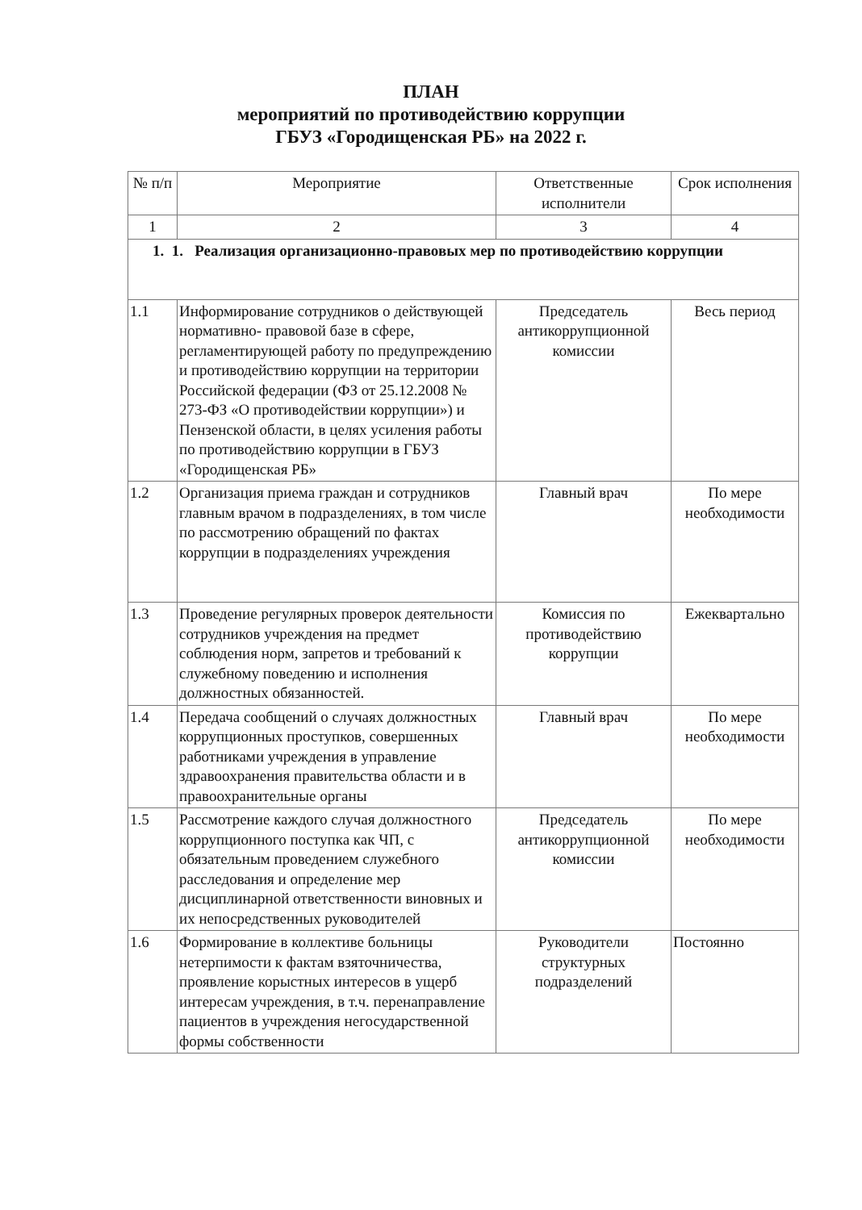ПЛАН
мероприятий по противодействию коррупции
ГБУЗ «Городищенская РБ» на 2022 г.
| № п/п | Мероприятие | Ответственные исполнители | Срок исполнения |
| --- | --- | --- | --- |
| 1 | 2 | 3 | 4 |
| 1. 1. Реализация организационно-правовых мер по противодействию коррупции | | | |
| 1.1 | Информирование сотрудников о действующей нормативно- правовой базе в сфере, регламентирующей работу по предупреждению и противодействию коррупции на территории Российской федерации (ФЗ от 25.12.2008 № 273-ФЗ «О противодействии коррупции») и Пензенской области, в целях усиления работы по противодействию коррупции в ГБУЗ «Городищенская РБ» | Председатель антикоррупционной комиссии | Весь период |
| 1.2 | Организация приема граждан и сотрудников главным врачом в подразделениях, в том числе по рассмотрению обращений по фактах коррупции в подразделениях учреждения | Главный врач | По мере необходимости |
| 1.3 | Проведение регулярных проверок деятельности сотрудников учреждения на предмет соблюдения норм, запретов и требований к служебному поведению и исполнения должностных обязанностей. | Комиссия по противодействию коррупции | Ежеквартально |
| 1.4 | Передача сообщений о случаях должностных коррупционных проступков, совершенных работниками учреждения в управление здравоохранения правительства области и в правоохранительные органы | Главный врач | По мере необходимости |
| 1.5 | Рассмотрение каждого случая должностного коррупционного поступка как ЧП, с обязательным проведением служебного расследования и определение мер дисциплинарной ответственности виновных и их непосредственных руководителей | Председатель антикоррупционной комиссии | По мере необходимости |
| 1.6 | Формирование в коллективе больницы нетерпимости к фактам взяточничества, проявление корыстных интересов в ущерб интересам учреждения, в т.ч. перенаправление пациентов в учреждения негосударственной формы собственности | Руководители структурных подразделений | Постоянно |